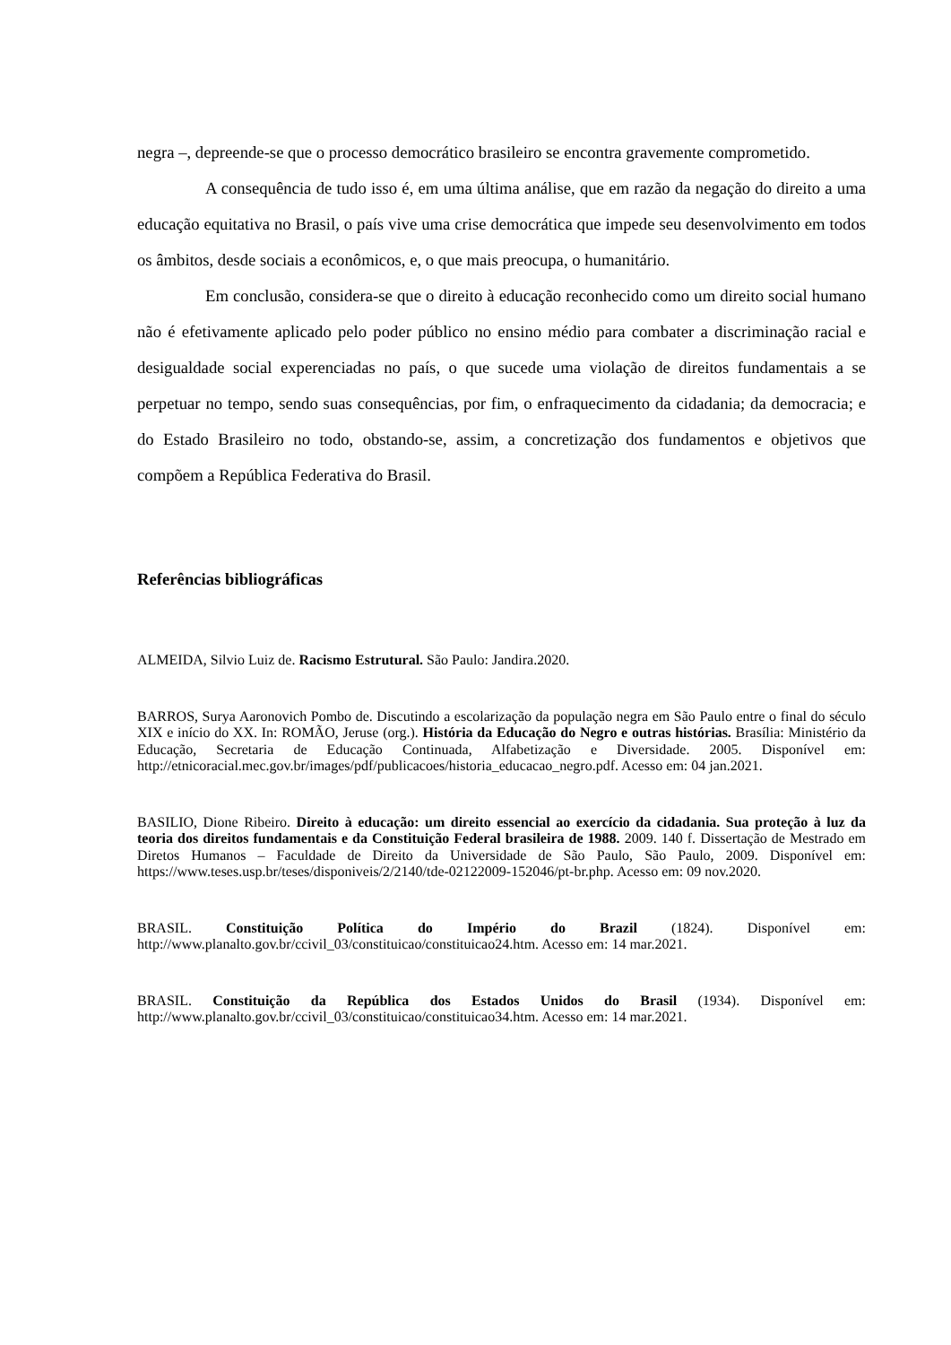negra –, depreende-se que o processo democrático brasileiro se encontra gravemente comprometido.
A consequência de tudo isso é, em uma última análise, que em razão da negação do direito a uma educação equitativa no Brasil, o país vive uma crise democrática que impede seu desenvolvimento em todos os âmbitos, desde sociais a econômicos, e, o que mais preocupa, o humanitário.
Em conclusão, considera-se que o direito à educação reconhecido como um direito social humano não é efetivamente aplicado pelo poder público no ensino médio para combater a discriminação racial e desigualdade social experenciadas no país, o que sucede uma violação de direitos fundamentais a se perpetuar no tempo, sendo suas consequências, por fim, o enfraquecimento da cidadania; da democracia; e do Estado Brasileiro no todo, obstando-se, assim, a concretização dos fundamentos e objetivos que compõem a República Federativa do Brasil.
Referências bibliográficas
ALMEIDA, Silvio Luiz de. Racismo Estrutural. São Paulo: Jandira.2020.
BARROS, Surya Aaronovich Pombo de. Discutindo a escolarização da população negra em São Paulo entre o final do século XIX e início do XX. In: ROMÃO, Jeruse (org.). História da Educação do Negro e outras histórias. Brasília: Ministério da Educação, Secretaria de Educação Continuada, Alfabetização e Diversidade. 2005. Disponível em: http://etnicoracial.mec.gov.br/images/pdf/publicacoes/historia_educacao_negro.pdf. Acesso em: 04 jan.2021.
BASILIO, Dione Ribeiro. Direito à educação: um direito essencial ao exercício da cidadania. Sua proteção à luz da teoria dos direitos fundamentais e da Constituição Federal brasileira de 1988. 2009. 140 f. Dissertação de Mestrado em Diretos Humanos – Faculdade de Direito da Universidade de São Paulo, São Paulo, 2009. Disponível em: https://www.teses.usp.br/teses/disponiveis/2/2140/tde-02122009-152046/pt-br.php. Acesso em: 09 nov.2020.
BRASIL. Constituição Política do Império do Brazil (1824). Disponível em: http://www.planalto.gov.br/ccivil_03/constituicao/constituicao24.htm. Acesso em: 14 mar.2021.
BRASIL. Constituição da República dos Estados Unidos do Brasil (1934). Disponível em: http://www.planalto.gov.br/ccivil_03/constituicao/constituicao34.htm. Acesso em: 14 mar.2021.